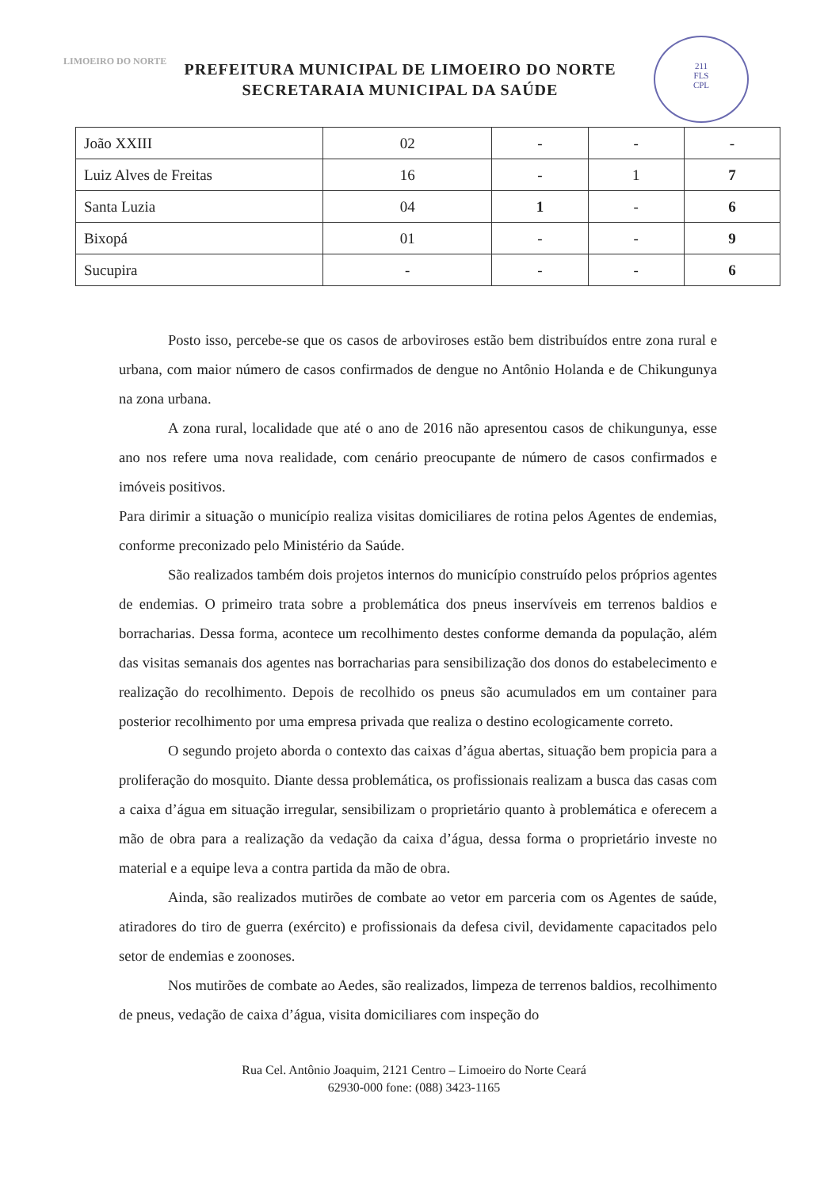LIMOEIRO DO NORTE
PREFEITURA MUNICIPAL DE LIMOEIRO DO NORTE
SECRETARAIA MUNICIPAL DA SAÚDE
211
FLS
CPL
| João XXIII | 02 | - | - | - |
| Luiz Alves de Freitas | 16 | - | 1 | 7 |
| Santa Luzia | 04 | 1 | - | 6 |
| Bixopá | 01 | - | - | 9 |
| Sucupira | - | - | - | 6 |
Posto isso, percebe-se que os casos de arboviroses estão bem distribuídos entre zona rural e urbana, com maior número de casos confirmados de dengue no Antônio Holanda e de Chikungunya na zona urbana.
A zona rural, localidade que até o ano de 2016 não apresentou casos de chikungunya, esse ano nos refere uma nova realidade, com cenário preocupante de número de casos confirmados e imóveis positivos.
Para dirimir a situação o município realiza visitas domiciliares de rotina pelos Agentes de endemias, conforme preconizado pelo Ministério da Saúde.
São realizados também dois projetos internos do município construído pelos próprios agentes de endemias. O primeiro trata sobre a problemática dos pneus inservíveis em terrenos baldios e borracharias. Dessa forma, acontece um recolhimento destes conforme demanda da população, além das visitas semanais dos agentes nas borracharias para sensibilização dos donos do estabelecimento e realização do recolhimento. Depois de recolhido os pneus são acumulados em um container para posterior recolhimento por uma empresa privada que realiza o destino ecologicamente correto.
O segundo projeto aborda o contexto das caixas d’água abertas, situação bem propicia para a proliferação do mosquito. Diante dessa problemática, os profissionais realizam a busca das casas com a caixa d’água em situação irregular, sensibilizam o proprietário quanto à problemática e oferecem a mão de obra para a realização da vedação da caixa d’água, dessa forma o proprietário investe no material e a equipe leva a contra partida da mão de obra.
Ainda, são realizados mutirões de combate ao vetor em parceria com os Agentes de saúde, atiradores do tiro de guerra (exército) e profissionais da defesa civil, devidamente capacitados pelo setor de endemias e zoonoses.
Nos mutirões de combate ao Aedes, são realizados, limpeza de terrenos baldios, recolhimento de pneus, vedação de caixa d’água, visita domiciliares com inspeção do
Rua Cel. Antônio Joaquim, 2121 Centro – Limoeiro do Norte Ceará
62930-000 fone: (088) 3423-1165